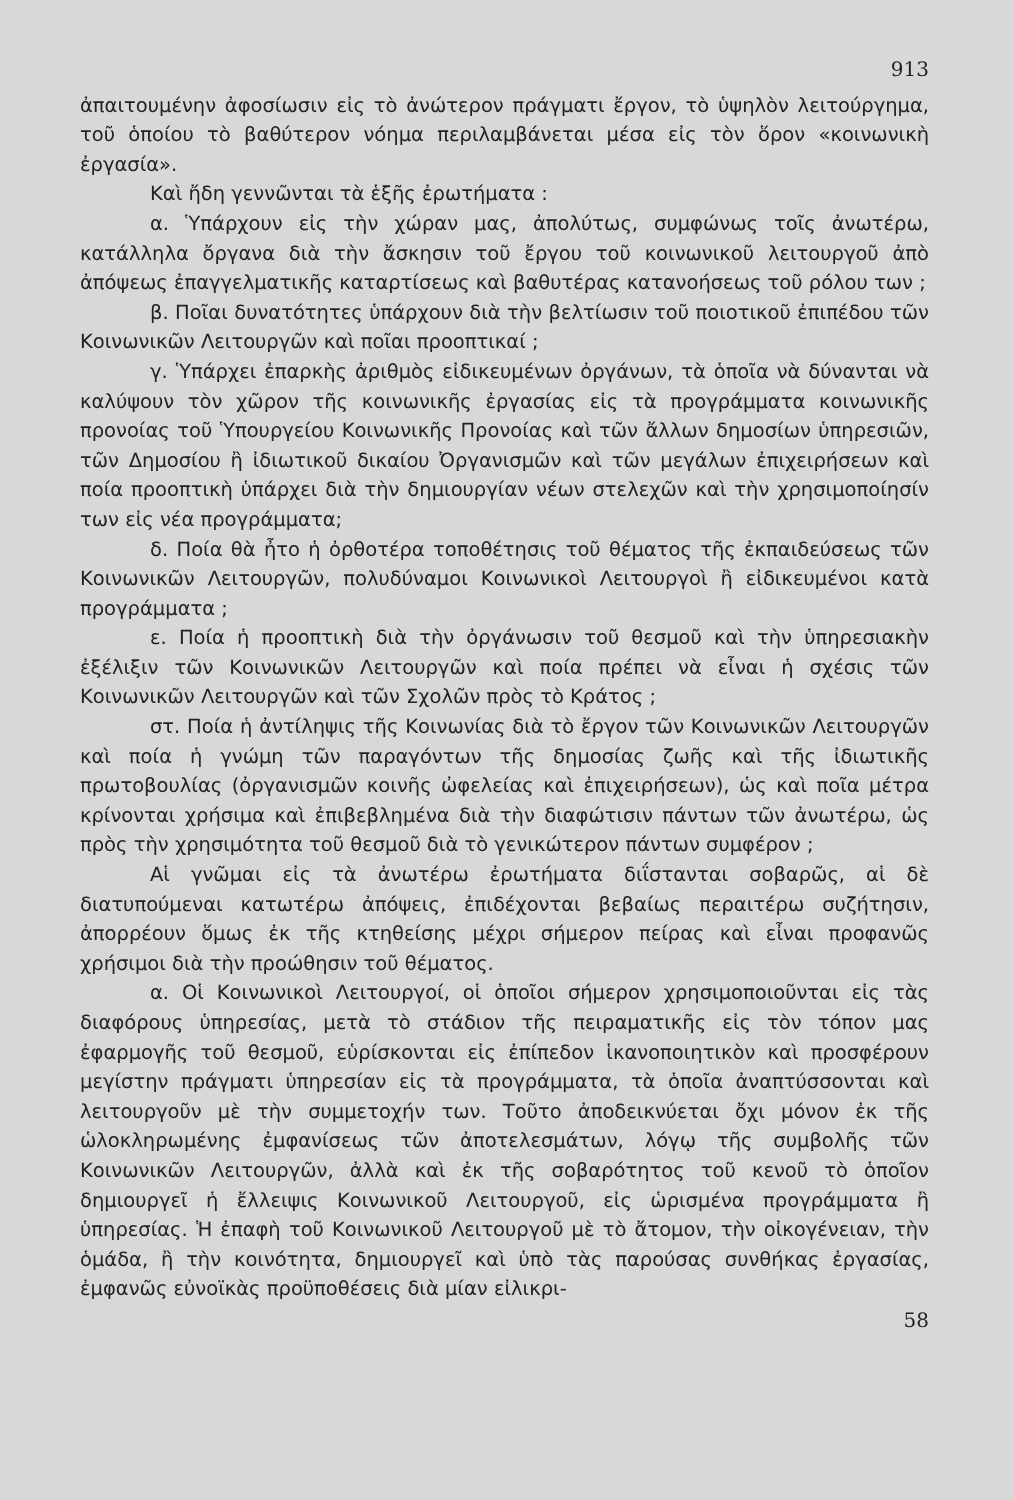913
ἀπαιτουμένην ἀφοσίωσιν εἰς τὸ ἀνώτερον πράγματι ἔργον, τὸ ὑψηλὸν λειτούργημα, τοῦ ὁποίου τὸ βαθύτερον νόημα περιλαμβάνεται μέσα εἰς τὸν ὅρον «κοινωνικὴ ἐργασία».
Καὶ ἤδη γεννῶνται τὰ ἑξῆς ἐρωτήματα :
α. Ὑπάρχουν εἰς τὴν χώραν μας, ἀπολύτως, συμφώνως τοῖς ἀνωτέρω, κατάλληλα ὄργανα διὰ τὴν ἄσκησιν τοῦ ἔργου τοῦ κοινωνικοῦ λειτουργοῦ ἀπὸ ἀπόψεως ἐπαγγελματικῆς καταρτίσεως καὶ βαθυτέρας κατανοήσεως τοῦ ρόλου των ;
β. Ποῖαι δυνατότητες ὑπάρχουν διὰ τὴν βελτίωσιν τοῦ ποιοτικοῦ ἐπιπέδου τῶν Κοινωνικῶν Λειτουργῶν καὶ ποῖαι προοπτικαί ;
γ. Ὑπάρχει ἐπαρκὴς ἀριθμὸς εἰδικευμένων ὀργάνων, τὰ ὁποῖα νὰ δύνανται νὰ καλύψουν τὸν χῶρον τῆς κοινωνικῆς ἐργασίας εἰς τὰ προγράμματα κοινωνικῆς προνοίας τοῦ Ὑπουργείου Κοινωνικῆς Προνοίας καὶ τῶν ἄλλων δημοσίων ὑπηρεσιῶν, τῶν Δημοσίου ἢ ἰδιωτικοῦ δικαίου Ὀργανισμῶν καὶ τῶν μεγάλων ἐπιχειρήσεων καὶ ποία προοπτικὴ ὑπάρχει διὰ τὴν δημιουργίαν νέων στελεχῶν καὶ τὴν χρησιμοποίησίν των εἰς νέα προγράμματα;
δ. Ποία θὰ ἦτο ἡ ὀρθοτέρα τοποθέτησις τοῦ θέματος τῆς ἐκπαιδεύσεως τῶν Κοινωνικῶν Λειτουργῶν, πολυδύναμοι Κοινωνικοὶ Λειτουργοὶ ἢ εἰδικευμένοι κατὰ προγράμματα ;
ε. Ποία ἡ προοπτικὴ διὰ τὴν ὀργάνωσιν τοῦ θεσμοῦ καὶ τὴν ὑπηρεσιακὴν ἐξέλιξιν τῶν Κοινωνικῶν Λειτουργῶν καὶ ποία πρέπει νὰ εἶναι ἡ σχέσις τῶν Κοινωνικῶν Λειτουργῶν καὶ τῶν Σχολῶν πρὸς τὸ Κράτος ;
στ. Ποία ἡ ἀντίληψις τῆς Κοινωνίας διὰ τὸ ἔργον τῶν Κοινωνικῶν Λειτουργῶν καὶ ποία ἡ γνώμη τῶν παραγόντων τῆς δημοσίας ζωῆς καὶ τῆς ἰδιωτικῆς πρωτοβουλίας (ὀργανισμῶν κοινῆς ὠφελείας καὶ ἐπιχειρήσεων), ὡς καὶ ποῖα μέτρα κρίνονται χρήσιμα καὶ ἐπιβεβλημένα διὰ τὴν διαφώτισιν πάντων τῶν ἀνωτέρω, ὡς πρὸς τὴν χρησιμότητα τοῦ θεσμοῦ διὰ τὸ γενικώτερον πάντων συμφέρον ;
Αἱ γνῶμαι εἰς τὰ ἀνωτέρω ἐρωτήματα διΐστανται σοβαρῶς, αἱ δὲ διατυπούμεναι κατωτέρω ἀπόψεις, ἐπιδέχονται βεβαίως περαιτέρω συζήτησιν, ἀπορρέουν ὅμως ἐκ τῆς κτηθείσης μέχρι σήμερον πείρας καὶ εἶναι προφανῶς χρήσιμοι διὰ τὴν προώθησιν τοῦ θέματος.
α. Οἱ Κοινωνικοὶ Λειτουργοί, οἱ ὁποῖοι σήμερον χρησιμοποιοῦνται εἰς τὰς διαφόρους ὑπηρεσίας, μετὰ τὸ στάδιον τῆς πειραματικῆς εἰς τὸν τόπον μας ἐφαρμογῆς τοῦ θεσμοῦ, εὑρίσκονται εἰς ἐπίπεδον ἱκανοποιητικὸν καὶ προσφέρουν μεγίστην πράγματι ὑπηρεσίαν εἰς τὰ προγράμματα, τὰ ὁποῖα ἀναπτύσσονται καὶ λειτουργοῦν μὲ τὴν συμμετοχήν των. Τοῦτο ἀποδεικνύεται ὄχι μόνον ἐκ τῆς ὡλοκληρωμένης ἐμφανίσεως τῶν ἀποτελεσμάτων, λόγῳ τῆς συμβολῆς τῶν Κοινωνικῶν Λειτουργῶν, ἀλλὰ καὶ ἐκ τῆς σοβαρότητος τοῦ κενοῦ τὸ ὁποῖον δημιουργεῖ ἡ ἔλλειψις Κοινωνικοῦ Λειτουργοῦ, εἰς ὡρισμένα προγράμματα ἢ ὑπηρεσίας. Ἡ ἐπαφὴ τοῦ Κοινωνικοῦ Λειτουργοῦ μὲ τὸ ἄτομον, τὴν οἰκογένειαν, τὴν ὁμάδα, ἢ τὴν κοινότητα, δημιουργεῖ καὶ ὑπὸ τὰς παρούσας συνθήκας ἐργασίας, ἐμφανῶς εὐνοϊκὰς προϋποθέσεις διὰ μίαν εἰλικρι-
58